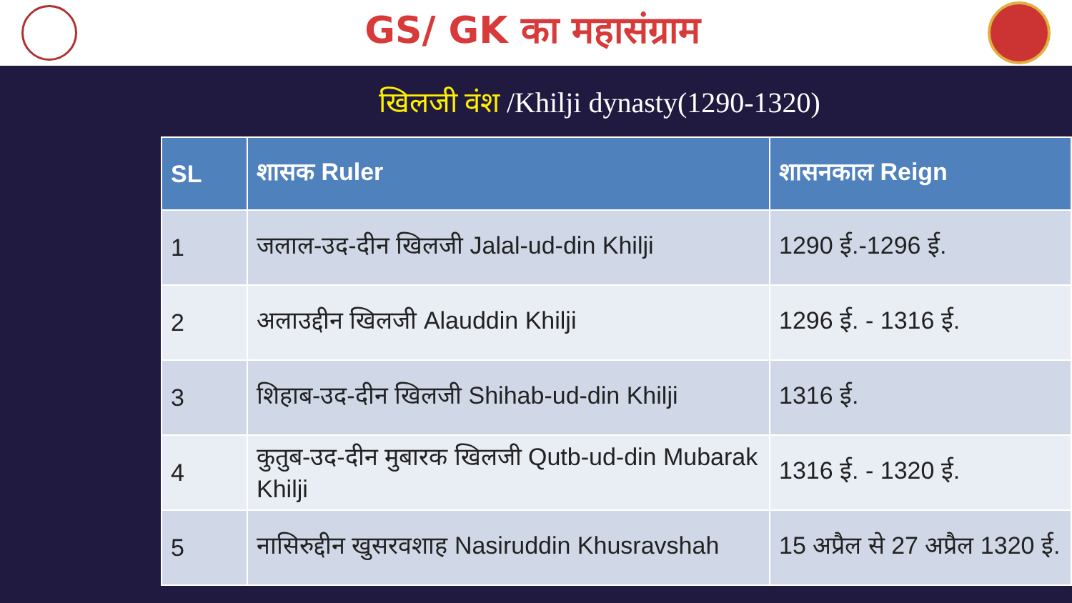GS/ GK का महासंग्राम
खिलजी वंश /Khilji dynasty(1290-1320)
| SL | शासक Ruler | शासनकाल Reign |
| --- | --- | --- |
| 1 | जलाल-उद-दीन खिलजी Jalal-ud-din Khilji | 1290 ई.-1296 ई. |
| 2 | अलाउद्दीन खिलजी Alauddin Khilji | 1296 ई. - 1316 ई. |
| 3 | शिहाब-उद-दीन खिलजी Shihab-ud-din Khilji | 1316 ई. |
| 4 | कुतुब-उद-दीन मुबारक खिलजी Qutb-ud-din Mubarak Khilji | 1316 ई. - 1320 ई. |
| 5 | नासिरुद्दीन खुसरवशाह Nasiruddin Khusravshah | 15 अप्रैल से 27 अप्रैल 1320 ई. |